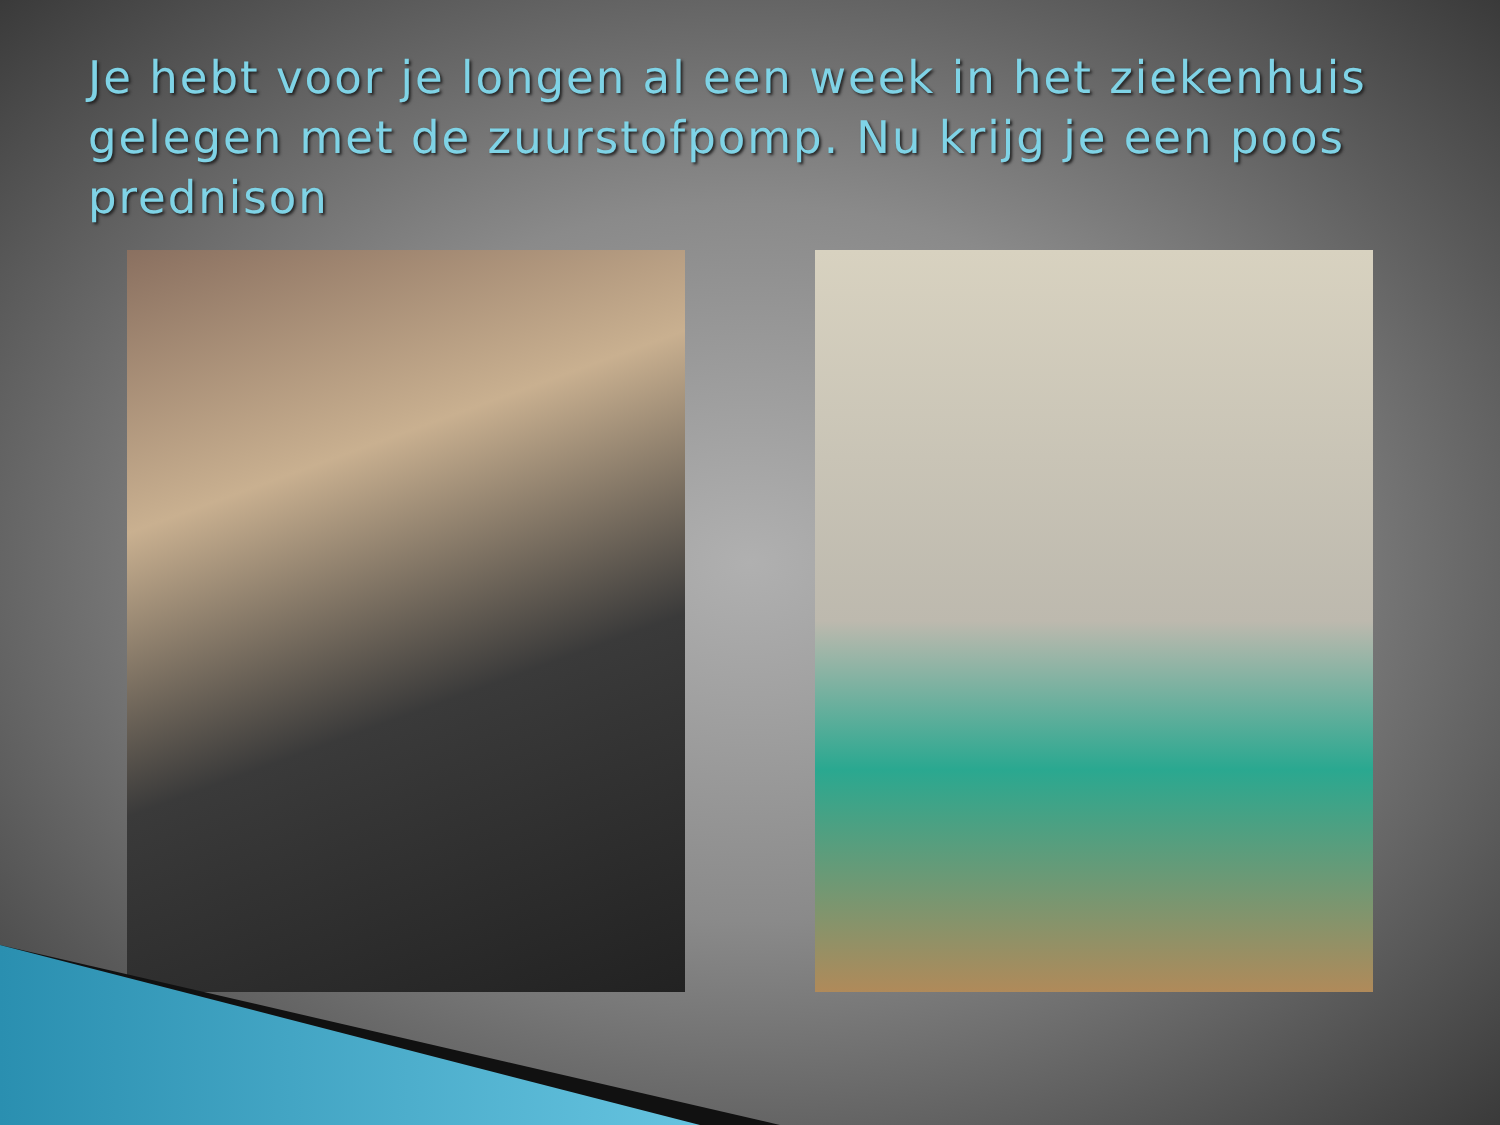Je hebt voor je longen al een week in het ziekenhuis gelegen met de zuurstofpomp. Nu krijg je een poos prednison